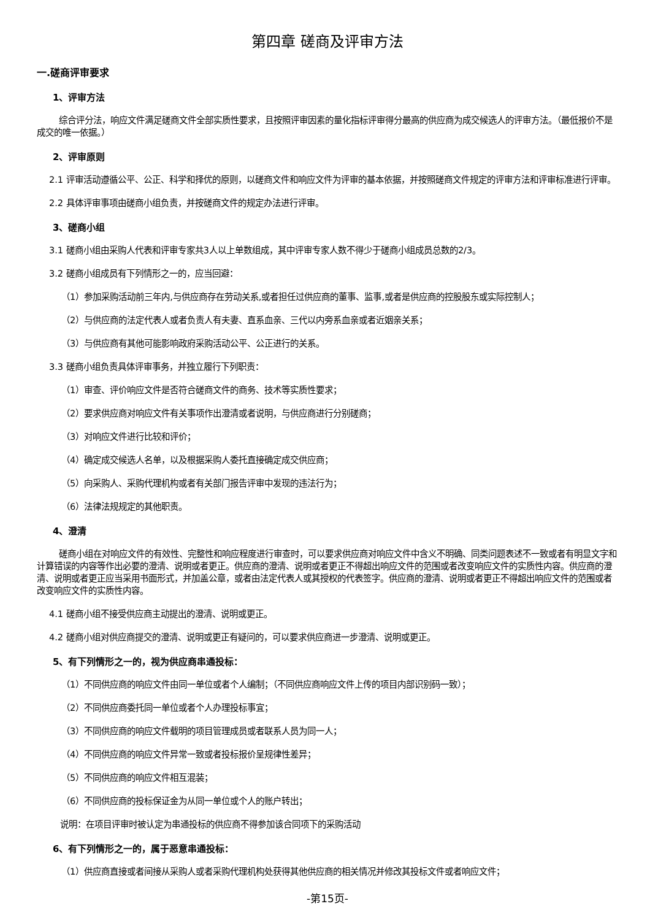第四章 磋商及评审方法
一.磋商评审要求
1、评审方法
综合评分法，响应文件满足磋商文件全部实质性要求，且按照评审因素的量化指标评审得分最高的供应商为成交候选人的评审方法。（最低报价不是成交的唯一依据。）
2、评审原则
2.1 评审活动遵循公平、公正、科学和择优的原则，以磋商文件和响应文件为评审的基本依据，并按照磋商文件规定的评审方法和评审标准进行评审。
2.2 具体评审事项由磋商小组负责，并按磋商文件的规定办法进行评审。
3、磋商小组
3.1 磋商小组由采购人代表和评审专家共3人以上单数组成，其中评审专家人数不得少于磋商小组成员总数的2/3。
3.2 磋商小组成员有下列情形之一的，应当回避：
（1）参加采购活动前三年内,与供应商存在劳动关系,或者担任过供应商的董事、监事,或者是供应商的控股股东或实际控制人；
（2）与供应商的法定代表人或者负责人有夫妻、直系血亲、三代以内旁系血亲或者近姻亲关系；
（3）与供应商有其他可能影响政府采购活动公平、公正进行的关系。
3.3 磋商小组负责具体评审事务，并独立履行下列职责：
（1）审查、评价响应文件是否符合磋商文件的商务、技术等实质性要求；
（2）要求供应商对响应文件有关事项作出澄清或者说明，与供应商进行分别磋商；
（3）对响应文件进行比较和评价；
（4）确定成交候选人名单，以及根据采购人委托直接确定成交供应商；
（5）向采购人、采购代理机构或者有关部门报告评审中发现的违法行为；
（6）法律法规规定的其他职责。
4、澄清
磋商小组在对响应文件的有效性、完整性和响应程度进行审查时，可以要求供应商对响应文件中含义不明确、同类问题表述不一致或者有明显文字和计算错误的内容等作出必要的澄清、说明或者更正。供应商的澄清、说明或者更正不得超出响应文件的范围或者改变响应文件的实质性内容。供应商的澄清、说明或者更正应当采用书面形式，并加盖公章，或者由法定代表人或其授权的代表签字。供应商的澄清、说明或者更正不得超出响应文件的范围或者改变响应文件的实质性内容。
4.1 磋商小组不接受供应商主动提出的澄清、说明或更正。
4.2 磋商小组对供应商提交的澄清、说明或更正有疑问的，可以要求供应商进一步澄清、说明或更正。
5、有下列情形之一的，视为供应商串通投标：
（1）不同供应商的响应文件由同一单位或者个人编制；（不同供应商响应文件上传的项目内部识别码一致）；
（2）不同供应商委托同一单位或者个人办理投标事宜；
（3）不同供应商的响应文件载明的项目管理成员或者联系人员为同一人；
（4）不同供应商的响应文件异常一致或者投标报价呈规律性差异；
（5）不同供应商的响应文件相互混装；
（6）不同供应商的投标保证金为从同一单位或个人的账户转出；
说明：在项目评审时被认定为串通投标的供应商不得参加该合同项下的采购活动
6、有下列情形之一的，属于恶意串通投标：
（1）供应商直接或者间接从采购人或者采购代理机构处获得其他供应商的相关情况并修改其投标文件或者响应文件；
-第15页-